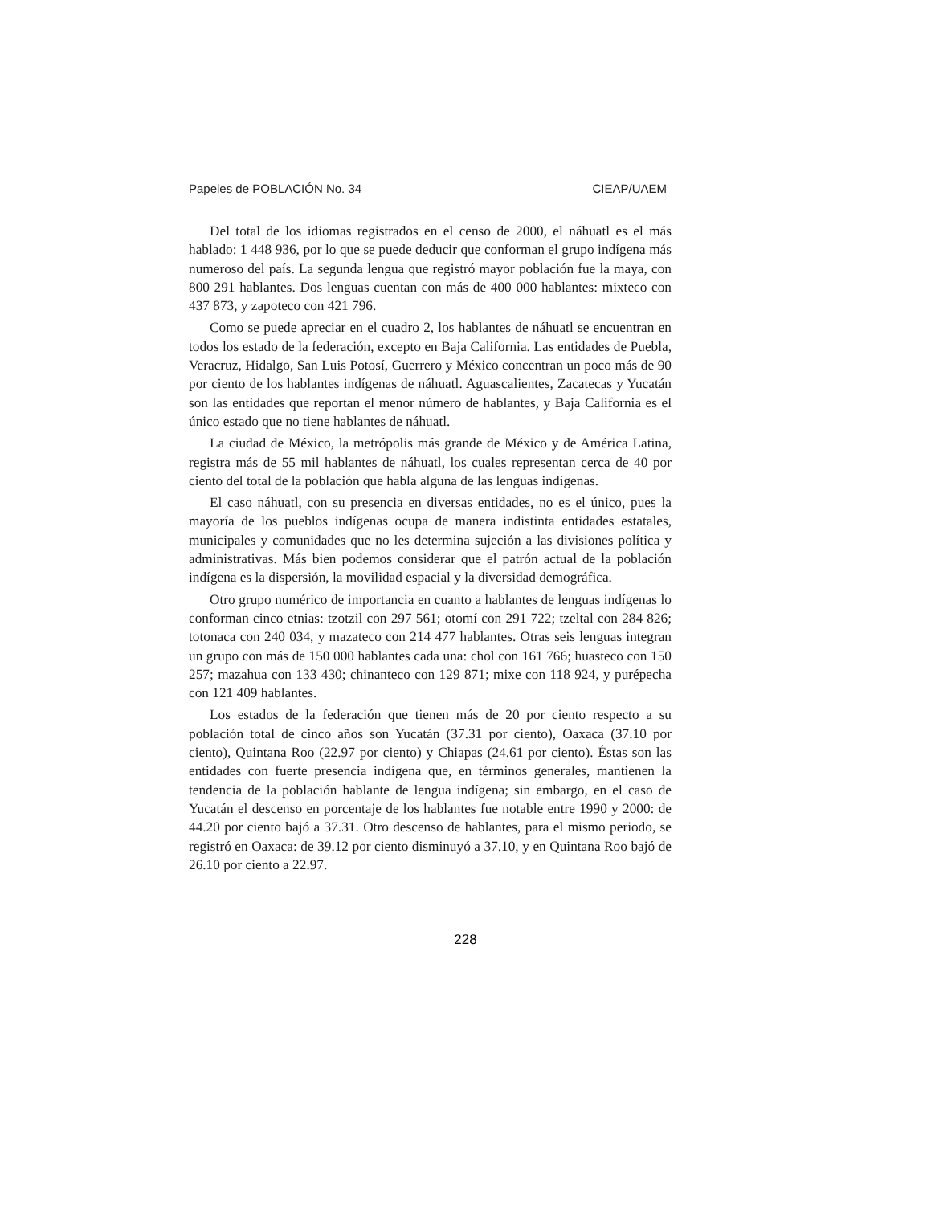Papeles de POBLACIÓN No. 34 CIEAP/UAEM
Del total de los idiomas registrados en el censo de 2000, el náhuatl es el más hablado: 1 448 936, por lo que se puede deducir que conforman el grupo indígena más numeroso del país. La segunda lengua que registró mayor población fue la maya, con 800 291 hablantes. Dos lenguas cuentan con más de 400 000 hablantes: mixteco con 437 873, y zapoteco con 421 796.
Como se puede apreciar en el cuadro 2, los hablantes de náhuatl se encuentran en todos los estado de la federación, excepto en Baja California. Las entidades de Puebla, Veracruz, Hidalgo, San Luis Potosí, Guerrero y México concentran un poco más de 90 por ciento de los hablantes indígenas de náhuatl. Aguascalientes, Zacatecas y Yucatán son las entidades que reportan el menor número de hablantes, y Baja California es el único estado que no tiene hablantes de náhuatl.
La ciudad de México, la metrópolis más grande de México y de América Latina, registra más de 55 mil hablantes de náhuatl, los cuales representan cerca de 40 por ciento del total de la población que habla alguna de las lenguas indígenas.
El caso náhuatl, con su presencia en diversas entidades, no es el único, pues la mayoría de los pueblos indígenas ocupa de manera indistinta entidades estatales, municipales y comunidades que no les determina sujeción a las divisiones política y administrativas. Más bien podemos considerar que el patrón actual de la población indígena es la dispersión, la movilidad espacial y la diversidad demográfica.
Otro grupo numérico de importancia en cuanto a hablantes de lenguas indígenas lo conforman cinco etnias: tzotzil con 297 561; otomí con 291 722; tzeltal con 284 826; totonaca con 240 034, y mazateco con 214 477 hablantes. Otras seis lenguas integran un grupo con más de 150 000 hablantes cada una: chol con 161 766; huasteco con 150 257; mazahua con 133 430; chinanteco con 129 871; mixe con 118 924, y purépecha con 121 409 hablantes.
Los estados de la federación que tienen más de 20 por ciento respecto a su población total de cinco años son Yucatán (37.31 por ciento), Oaxaca (37.10 por ciento), Quintana Roo (22.97 por ciento) y Chiapas (24.61 por ciento). Éstas son las entidades con fuerte presencia indígena que, en términos generales, mantienen la tendencia de la población hablante de lengua indígena; sin embargo, en el caso de Yucatán el descenso en porcentaje de los hablantes fue notable entre 1990 y 2000: de 44.20 por ciento bajó a 37.31. Otro descenso de hablantes, para el mismo periodo, se registró en Oaxaca: de 39.12 por ciento disminuyó a 37.10, y en Quintana Roo bajó de 26.10 por ciento a 22.97.
228